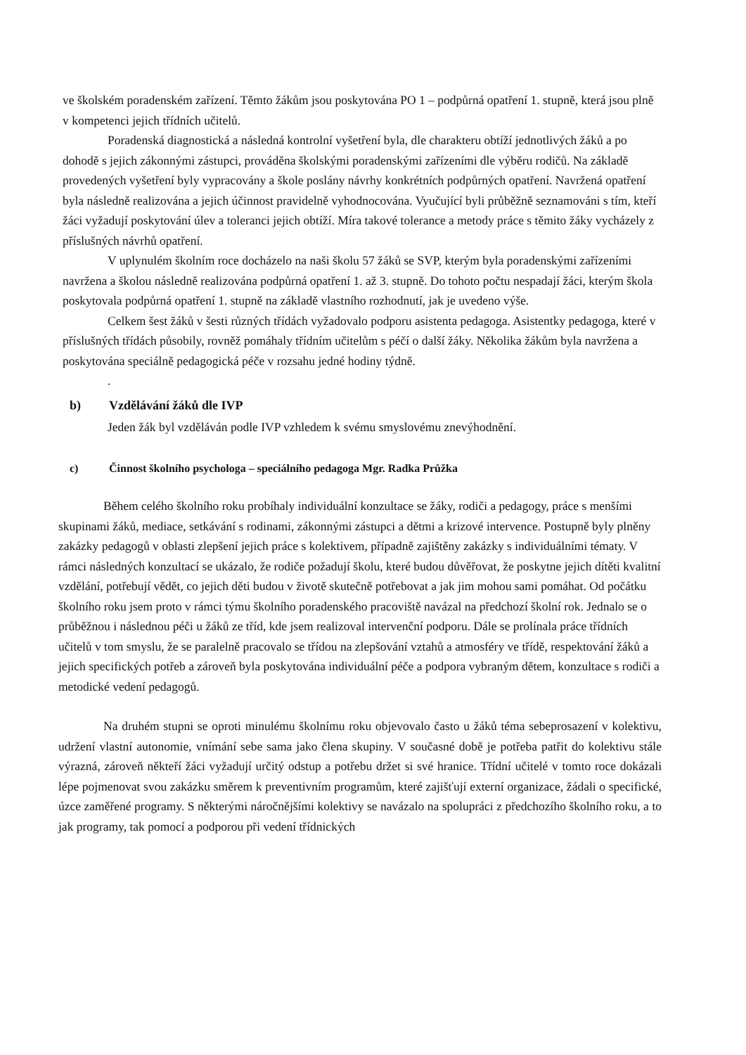ve školském poradenském zařízení. Těmto žákům jsou poskytována PO 1 – podpůrná opatření 1. stupně, která jsou plně v kompetenci jejich třídních učitelů.
Poradenská diagnostická a následná kontrolní vyšetření byla, dle charakteru obtíží jednotlivých žáků a po dohodě s jejich zákonnými zástupci, prováděna školskými poradenskými zařízeními dle výběru rodičů. Na základě provedených vyšetření byly vypracovány a škole poslány návrhy konkrétních podpůrných opatření. Navržená opatření byla následně realizována a jejich účinnost pravidelně vyhodnocována. Vyučující byli průběžně seznamováni s tím, kteří žáci vyžadují poskytování úlev a toleranci jejich obtíží. Míra takové tolerance a metody práce s těmito žáky vycházely z příslušných návrhů opatření.
V uplynulém školním roce docházelo na naši školu 57 žáků se SVP, kterým byla poradenskými zařízeními navržena a školou následně realizována podpůrná opatření 1. až 3. stupně. Do tohoto počtu nespadají žáci, kterým škola poskytovala podpůrná opatření 1. stupně na základě vlastního rozhodnutí, jak je uvedeno výše.
Celkem šest žáků v šesti různých třídách vyžadovalo podporu asistenta pedagoga. Asistentky pedagoga, které v příslušných třídách působily, rovněž pomáhaly třídním učitelům s péčí o další žáky. Několika žákům byla navržena a poskytována speciálně pedagogická péče v rozsahu jedné hodiny týdně.
.
b) Vzdělávání žáků dle IVP
Jeden žák byl vzděláván podle IVP vzhledem k svému smyslovému znevýhodnění.
c) Činnost školního psychologa – speciálního pedagoga Mgr. Radka Průžka
Během celého školního roku probíhaly individuální konzultace se žáky, rodiči a pedagogy, práce s menšími skupinami žáků, mediace, setkávání s rodinami, zákonnými zástupci a dětmi a krizové intervence. Postupně byly plněny zakázky pedagogů v oblasti zlepšení jejich práce s kolektivem, případně zajištěny zakázky s individuálními tématy. V rámci následných konzultací se ukázalo, že rodiče požadují školu, které budou důvěřovat, že poskytne jejich dítěti kvalitní vzdělání, potřebují vědět, co jejich děti budou v životě skutečně potřebovat a jak jim mohou sami pomáhat. Od počátku školního roku jsem proto v rámci týmu školního poradenského pracoviště navázal na předchozí školní rok. Jednalo se o průběžnou i následnou péči u žáků ze tříd, kde jsem realizoval intervenční podporu. Dále se prolínala práce třídních učitelů v tom smyslu, že se paralelně pracovalo se třídou na zlepšování vztahů a atmosféry ve třídě, respektování žáků a jejich specifických potřeb a zároveň byla poskytována individuální péče a podpora vybraným dětem, konzultace s rodiči a metodické vedení pedagogů.
Na druhém stupni se oproti minulému školnímu roku objevovalo často u žáků téma sebeprosazení v kolektivu, udržení vlastní autonomie, vnímání sebe sama jako člena skupiny. V současné době je potřeba patřit do kolektivu stále výrazná, zároveň někteří žáci vyžadují určitý odstup a potřebu držet si své hranice. Třídní učitelé v tomto roce dokázali lépe pojmenovat svou zakázku směrem k preventivním programům, které zajišťují externí organizace, žádali o specifické, úzce zaměřené programy. S některými náročnějšími kolektivy se navázalo na spolupráci z předchozího školního roku, a to jak programy, tak pomocí a podporou při vedení třídnických